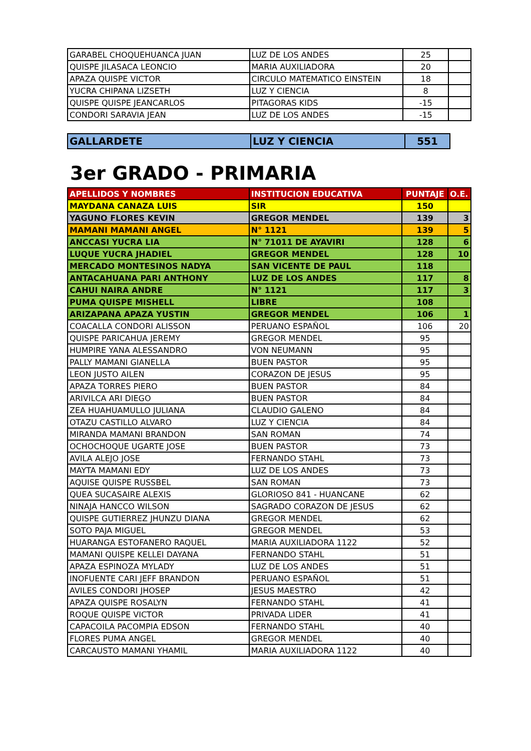| GARABEL CHOQUEHUANCA JUAN | LUZ DE LOS ANDES | 25 | |
| QUISPE JILASACA LEONCIO | MARIA AUXILIADORA | 20 | |
| APAZA QUISPE VICTOR | CIRCULO MATEMATICO EINSTEIN | 18 | |
| YUCRA CHIPANA LIZSETH | LUZ Y CIENCIA | 8 | |
| QUISPE QUISPE JEANCARLOS | PITAGORAS KIDS | -15 | |
| CONDORI SARAVIA JEAN | LUZ DE LOS ANDES | -15 | |
| GALLARDETE | LUZ Y CIENCIA | 551 |
3er GRADO - PRIMARIA
| APELLIDOS Y NOMBRES | INSTITUCION EDUCATIVA | PUNTAJE | O.E. |
| --- | --- | --- | --- |
| MAYDANA CANAZA LUIS | SIR | 150 | |
| YAGUNO FLORES KEVIN | GREGOR MENDEL | 139 | 3 |
| MAMANI MAMANI ANGEL | N° 1121 | 139 | 5 |
| ANCCASI YUCRA LIA | N° 71011 DE AYAVIRI | 128 | 6 |
| LUQUE YUCRA JHADIEL | GREGOR MENDEL | 128 | 10 |
| MERCADO MONTESINOS NADYA | SAN VICENTE DE PAUL | 118 | |
| ANTACAHUANA PARI ANTHONY | LUZ DE LOS ANDES | 117 | 8 |
| CAHUI NAIRA ANDRE | N° 1121 | 117 | 3 |
| PUMA QUISPE MISHELL | LIBRE | 108 | |
| ARIZAPANA APAZA YUSTIN | GREGOR MENDEL | 106 | 1 |
| COACALLA CONDORI ALISSON | PERUANO ESPAÑOL | 106 | 20 |
| QUISPE PARICAHUA JEREMY | GREGOR MENDEL | 95 | |
| HUMPIRE YANA ALESSANDRO | VON NEUMANN | 95 | |
| PALLY MAMANI GIANELLA | BUEN PASTOR | 95 | |
| LEON JUSTO AILEN | CORAZON DE JESUS | 95 | |
| APAZA TORRES PIERO | BUEN PASTOR | 84 | |
| ARIVILCA ARI DIEGO | BUEN PASTOR | 84 | |
| ZEA HUAHUAMULLO JULIANA | CLAUDIO GALENO | 84 | |
| OTAZU CASTILLO ALVARO | LUZ Y CIENCIA | 84 | |
| MIRANDA MAMANI BRANDON | SAN ROMAN | 74 | |
| OCHOCHOQUE UGARTE JOSE | BUEN PASTOR | 73 | |
| AVILA ALEJO JOSE | FERNANDO STAHL | 73 | |
| MAYTA MAMANI EDY | LUZ DE LOS ANDES | 73 | |
| AQUISE QUISPE RUSSBEL | SAN ROMAN | 73 | |
| QUEA SUCASAIRE ALEXIS | GLORIOSO 841 - HUANCANE | 62 | |
| NINAJA HANCCO WILSON | SAGRADO CORAZON DE JESUS | 62 | |
| QUISPE GUTIERREZ JHUNZU DIANA | GREGOR MENDEL | 62 | |
| SOTO PAJA MIGUEL | GREGOR MENDEL | 53 | |
| HUARANGA ESTOFANERO RAQUEL | MARIA AUXILIADORA 1122 | 52 | |
| MAMANI QUISPE KELLEI DAYANA | FERNANDO STAHL | 51 | |
| APAZA ESPINOZA MYLADY | LUZ DE LOS ANDES | 51 | |
| INOFUENTE CARI JEFF BRANDON | PERUANO ESPAÑOL | 51 | |
| AVILES CONDORI JHOSEP | JESUS MAESTRO | 42 | |
| APAZA QUISPE ROSALYN | FERNANDO STAHL | 41 | |
| ROQUE QUISPE VICTOR | PRIVADA LIDER | 41 | |
| CAPACOILA PACOMPIA EDSON | FERNANDO STAHL | 40 | |
| FLORES PUMA ANGEL | GREGOR MENDEL | 40 | |
| CARCAUSTO MAMANI YHAMIL | MARIA AUXILIADORA 1122 | 40 | |